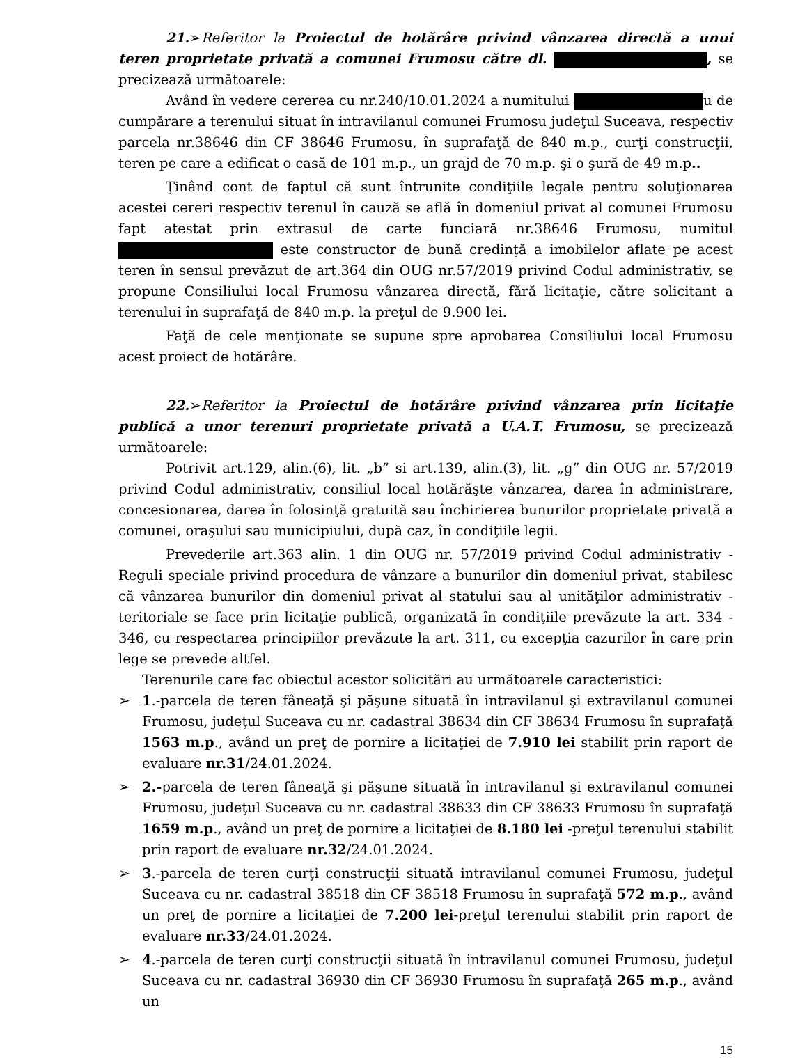21.➢Referitor la Proiectul de hotărâre privind vânzarea directă a unui teren proprietate privată a comunei Frumosu către dl. , se precizează următoarele:
Având în vedere cererea cu nr.240/10.01.2024 a numitului u de cumpărare a terenului situat în intravilanul comunei Frumosu judeţul Suceava, respectiv parcela nr.38646 din CF 38646 Frumosu, în suprafaţă de 840 m.p., curţi construcţii, teren pe care a edificat o casă de 101 m.p., un grajd de 70 m.p. şi o şură de 49 m.p..
Ţinând cont de faptul că sunt întrunite condiţiile legale pentru soluţionarea acestei cereri respectiv terenul în cauză se află în domeniul privat al comunei Frumosu fapt atestat prin extrasul de carte funciară nr.38646 Frumosu, numitul este constructor de bună credinţă a imobilelor aflate pe acest teren în sensul prevăzut de art.364 din OUG nr.57/2019 privind Codul administrativ, se propune Consiliului local Frumosu vânzarea directă, fără licitaţie, către solicitant a terenului în suprafaţă de 840 m.p. la preţul de 9.900 lei.
Faţă de cele menţionate se supune spre aprobarea Consiliului local Frumosu acest proiect de hotărâre.
22.➢Referitor la Proiectul de hotărâre privind vânzarea prin licitaţie publică a unor terenuri proprietate privată a U.A.T. Frumosu, se precizează următoarele:
Potrivit art.129, alin.(6), lit. „b” si art.139, alin.(3), lit. „g” din OUG nr. 57/2019 privind Codul administrativ, consiliul local hotărăşte vânzarea, darea în administrare, concesionarea, darea în folosinţă gratuită sau închirierea bunurilor proprietate privată a comunei, oraşului sau municipiului, după caz, în condiţiile legii.
Prevederile art.363 alin. 1 din OUG nr. 57/2019 privind Codul administrativ - Reguli speciale privind procedura de vânzare a bunurilor din domeniul privat, stabilesc că vânzarea bunurilor din domeniul privat al statului sau al unităţilor administrativ - teritoriale se face prin licitaţie publică, organizată în condiţiile prevăzute la art. 334 - 346, cu respectarea principiilor prevăzute la art. 311, cu excepţia cazurilor în care prin lege se prevede altfel.
Terenurile care fac obiectul acestor solicitări au următoarele caracteristici:
➢ 1.-parcela de teren fâneaţă şi păşune situată în intravilanul şi extravilanul comunei Frumosu, judeţul Suceava cu nr. cadastral 38634 din CF 38634 Frumosu în suprafaţă 1563 m.p., având un preţ de pornire a licitaţiei de 7.910 lei stabilit prin raport de evaluare nr.31/24.01.2024.
➢ 2.-parcela de teren fâneaţă şi păşune situată în intravilanul şi extravilanul comunei Frumosu, judeţul Suceava cu nr. cadastral 38633 din CF 38633 Frumosu în suprafaţă 1659 m.p., având un preţ de pornire a licitaţiei de 8.180 lei -preţul terenului stabilit prin raport de evaluare nr.32/24.01.2024.
➢ 3.-parcela de teren curţi construcţii situată intravilanul comunei Frumosu, judeţul Suceava cu nr. cadastral 38518 din CF 38518 Frumosu în suprafaţă 572 m.p., având un preţ de pornire a licitaţiei de 7.200 lei-preţul terenului stabilit prin raport de evaluare nr.33/24.01.2024.
➢ 4.-parcela de teren curţi construcţii situată în intravilanul comunei Frumosu, judeţul Suceava cu nr. cadastral 36930 din CF 36930 Frumosu în suprafaţă 265 m.p., având un
15